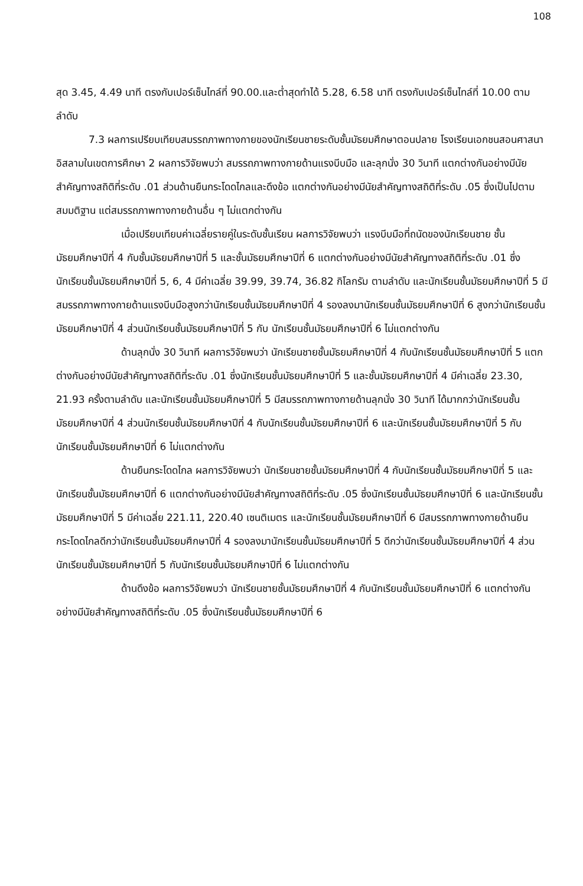108
สุด 3.45, 4.49 นาที ตรงกับเปอร์เซ็นไทล์ที่ 90.00.และต่ำสุดทำได้ 5.28, 6.58 นาที ตรงกับเปอร์เซ็นไทล์ที่ 10.00 ตามลำดับ
7.3 ผลการเปรียบเทียบสมรรถภาพทางกายของนักเรียนชายระดับชั้นมัธยมศึกษาตอนปลาย โรงเรียนเอกชนสอนศาสนาอิสลามในเขตการศึกษา 2 ผลการวิจัยพบว่า สมรรถภาพทางกายด้านแรงบีบมือ และลุกนั่ง 30 วินาที แตกต่างกันอย่างมีนัยสำคัญทางสถิติที่ระดับ .01 ส่วนด้านยืนกระโดดไกลและดึงข้อ แตกต่างกันอย่างมีนัยสำคัญทางสถิติที่ระดับ .05 ซึ่งเป็นไปตามสมมติฐาน แต่สมรรถภาพทางกายด้านอื่น ๆ ไม่แตกต่างกัน
เมื่อเปรียบเทียบค่าเฉลี่ยรายคู่ในระดับชั้นเรียน ผลการวิจัยพบว่า แรงบีบมือที่ถนัดของนักเรียนชาย ชั้นมัธยมศึกษาปีที่ 4 กับชั้นมัธยมศึกษาปีที่ 5 และชั้นมัธยมศึกษาปีที่ 6 แตกต่างกันอย่างมีนัยสำคัญทางสถิติที่ระดับ .01 ซึ่งนักเรียนชั้นมัธยมศึกษาปีที่ 5, 6, 4 มีค่าเฉลี่ย 39.99, 39.74, 36.82 กิโลกรัม ตามลำดับ และนักเรียนชั้นมัธยมศึกษาปีที่ 5 มีสมรรถภาพทางกายด้านแรงบีบมือสูงกว่านักเรียนชั้นมัธยมศึกษาปีที่ 4 รองลงมานักเรียนชั้นมัธยมศึกษาปีที่ 6 สูงกว่านักเรียนชั้นมัธยมศึกษาปีที่ 4 ส่วนนักเรียนชั้นมัธยมศึกษาปีที่ 5 กับ นักเรียนชั้นมัธยมศึกษาปีที่ 6 ไม่แตกต่างกัน
ด้านลุกนั่ง 30 วินาที ผลการวิจัยพบว่า นักเรียนชายชั้นมัธยมศึกษาปีที่ 4 กับนักเรียนชั้นมัธยมศึกษาปีที่ 5 แตกต่างกันอย่างมีนัยสำคัญทางสถิติที่ระดับ .01 ซึ่งนักเรียนชั้นมัธยมศึกษาปีที่ 5 และชั้นมัธยมศึกษาปีที่ 4 มีค่าเฉลี่ย 23.30, 21.93 ครั้งตามลำดับ และนักเรียนชั้นมัธยมศึกษาปีที่ 5 มีสมรรถภาพทางกายด้านลุกนั่ง 30 วินาที ได้มากกว่านักเรียนชั้นมัธยมศึกษาปีที่ 4 ส่วนนักเรียนชั้นมัธยมศึกษาปีที่ 4 กับนักเรียนชั้นมัธยมศึกษาปีที่ 6 และนักเรียนชั้นมัธยมศึกษาปีที่ 5 กับนักเรียนชั้นมัธยมศึกษาปีที่ 6 ไม่แตกต่างกัน
ด้านยืนกระโดดไกล ผลการวิจัยพบว่า นักเรียนชายชั้นมัธยมศึกษาปีที่ 4 กับนักเรียนชั้นมัธยมศึกษาปีที่ 5 และนักเรียนชั้นมัธยมศึกษาปีที่ 6 แตกต่างกันอย่างมีนัยสำคัญทางสถิติที่ระดับ .05 ซึ่งนักเรียนชั้นมัธยมศึกษาปีที่ 6 และนักเรียนชั้นมัธยมศึกษาปีที่ 5 มีค่าเฉลี่ย 221.11, 220.40 เซนติเมตร และนักเรียนชั้นมัธยมศึกษาปีที่ 6 มีสมรรถภาพทางกายด้านยืนกระโดดไกลดีกว่านักเรียนชั้นมัธยมศึกษาปีที่ 4 รองลงมานักเรียนชั้นมัธยมศึกษาปีที่ 5 ดีกว่านักเรียนชั้นมัธยมศึกษาปีที่ 4 ส่วนนักเรียนชั้นมัธยมศึกษาปีที่ 5 กับนักเรียนชั้นมัธยมศึกษาปีที่ 6 ไม่แตกต่างกัน
ด้านดึงข้อ ผลการวิจัยพบว่า นักเรียนชายชั้นมัธยมศึกษาปีที่ 4 กับนักเรียนชั้นมัธยมศึกษาปีที่ 6 แตกต่างกันอย่างมีนัยสำคัญทางสถิติที่ระดับ .05 ซึ่งนักเรียนชั้นมัธยมศึกษาปีที่ 6